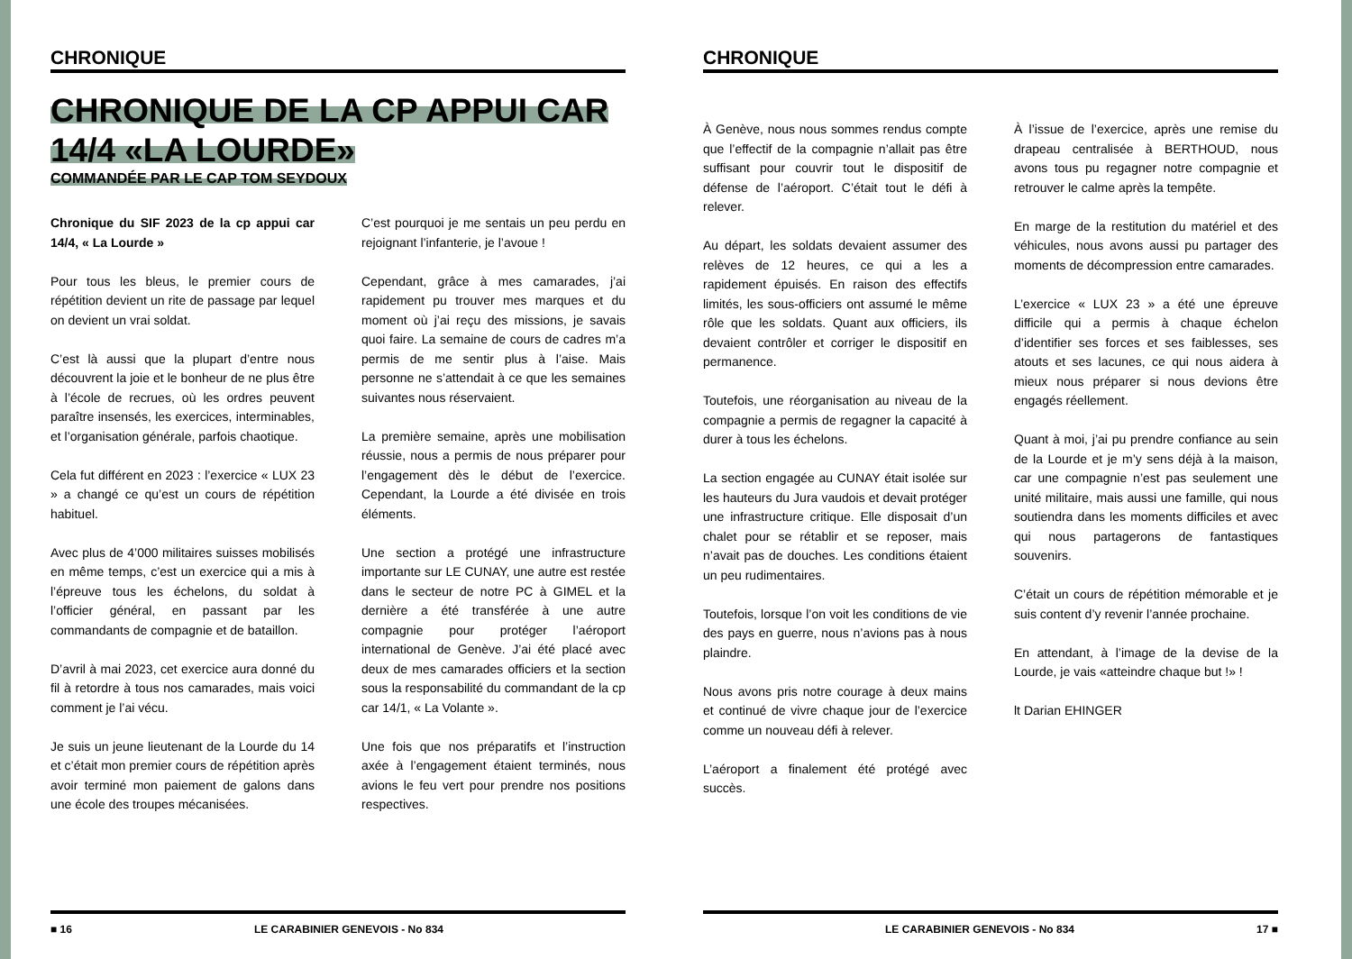CHRONIQUE
CHRONIQUE DE LA CP APPUI CAR 14/4 «LA LOURDE»
COMMANDÉE PAR LE CAP TOM SEYDOUX
Chronique du SIF 2023 de la cp appui car 14/4, « La Lourde »
Pour tous les bleus, le premier cours de répétition devient un rite de passage par lequel on devient un vrai soldat.
C’est là aussi que la plupart d’entre nous découvrent la joie et le bonheur de ne plus être à l’école de recrues, où les ordres peuvent paraître insensés, les exercices, interminables, et l’organisation générale, parfois chaotique.
Cela fut différent en 2023 : l’exercice « LUX 23 » a changé ce qu’est un cours de répétition habituel.
Avec plus de 4’000 militaires suisses mobilisés en même temps, c’est un exercice qui a mis à l’épreuve tous les échelons, du soldat à l’officier général, en passant par les commandants de compagnie et de bataillon.
D’avril à mai 2023, cet exercice aura donné du fil à retordre à tous nos camarades, mais voici comment je l’ai vécu.
Je suis un jeune lieutenant de la Lourde du 14 et c’était mon premier cours de répétition après avoir terminé mon paiement de galons dans une école des troupes mécanisées.
C’est pourquoi je me sentais un peu perdu en rejoignant l’infanterie, je l’avoue !
Cependant, grâce à mes camarades, j’ai rapidement pu trouver mes marques et du moment où j’ai reçu des missions, je savais quoi faire. La semaine de cours de cadres m’a permis de me sentir plus à l’aise. Mais personne ne s’attendait à ce que les semaines suivantes nous réservaient.
La première semaine, après une mobilisation réussie, nous a permis de nous préparer pour l’engagement dès le début de l’exercice. Cependant, la Lourde a été divisée en trois éléments.
Une section a protégé une infrastructure importante sur LE CUNAY, une autre est restée dans le secteur de notre PC à GIMEL et la dernière a été transférée à une autre compagnie pour protéger l’aéroport international de Genève. J’ai été placé avec deux de mes camarades officiers et la section sous la responsabilité du commandant de la cp car 14/1, « La Volante ».
Une fois que nos préparatifs et l’instruction axée à l’engagement étaient terminés, nous avions le feu vert pour prendre nos positions respectives.
■ 16 LE CARABINIER GENEVOIS - No 834
CHRONIQUE
À Genève, nous nous sommes rendus compte que l’effectif de la compagnie n’allait pas être suffisant pour couvrir tout le dispositif de défense de l’aéroport. C’était tout le défi à relever.
Au départ, les soldats devaient assumer des relèves de 12 heures, ce qui a les a rapidement épuisés. En raison des effectifs limités, les sous-officiers ont assumé le même rôle que les soldats. Quant aux officiers, ils devaient contrôler et corriger le dispositif en permanence.
Toutefois, une réorganisation au niveau de la compagnie a permis de regagner la capacité à durer à tous les échelons.
La section engagée au CUNAY était isolée sur les hauteurs du Jura vaudois et devait protéger une infrastructure critique. Elle disposait d’un chalet pour se rétablir et se reposer, mais n’avait pas de douches. Les conditions étaient un peu rudimentaires.
Toutefois, lorsque l’on voit les conditions de vie des pays en guerre, nous n’avions pas à nous plaindre.
Nous avons pris notre courage à deux mains et continué de vivre chaque jour de l’exercice comme un nouveau défi à relever.
L’aéroport a finalement été protégé avec succès.
À l’issue de l’exercice, après une remise du drapeau centralisée à BERTHOUD, nous avons tous pu regagner notre compagnie et retrouver le calme après la tempête.
En marge de la restitution du matériel et des véhicules, nous avons aussi pu partager des moments de décompression entre camarades.
L’exercice « LUX 23 » a été une épreuve difficile qui a permis à chaque échelon d’identifier ses forces et ses faiblesses, ses atouts et ses lacunes, ce qui nous aidera à mieux nous préparer si nous devions être engagés réellement.
Quant à moi, j’ai pu prendre confiance au sein de la Lourde et je m’y sens déjà à la maison, car une compagnie n’est pas seulement une unité militaire, mais aussi une famille, qui nous soutiendra dans les moments difficiles et avec qui nous partagerons de fantastiques souvenirs.
C’était un cours de répétition mémorable et je suis content d’y revenir l’année prochaine.
En attendant, à l’image de la devise de la Lourde, je vais «atteindre chaque but !» !
lt Darian EHINGER
LE CARABINIER GENEVOIS - No 834 17 ■